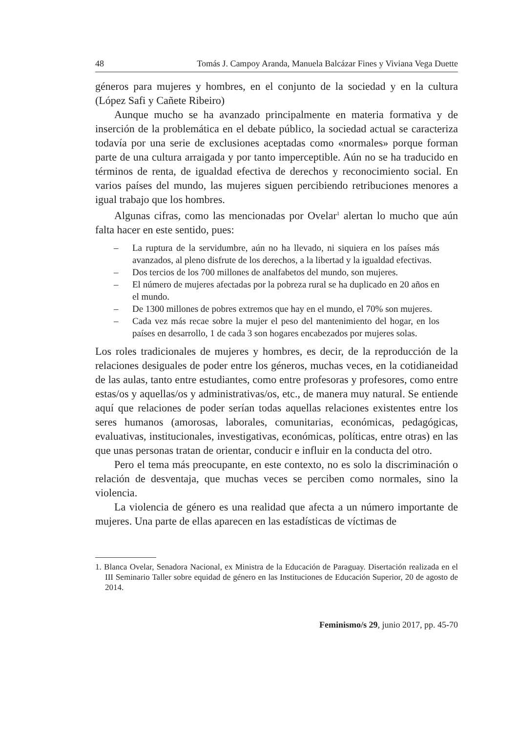48 Tomás J. Campoy Aranda, Manuela Balcázar Fines y Viviana Vega Duette
géneros para mujeres y hombres, en el conjunto de la sociedad y en la cultura (López Safi y Cañete Ribeiro)
Aunque mucho se ha avanzado principalmente en materia formativa y de inserción de la problemática en el debate público, la sociedad actual se caracteriza todavía por una serie de exclusiones aceptadas como «normales» porque forman parte de una cultura arraigada y por tanto imperceptible. Aún no se ha traducido en términos de renta, de igualdad efectiva de derechos y reconocimiento social. En varios países del mundo, las mujeres siguen percibiendo retribuciones menores a igual trabajo que los hombres.
Algunas cifras, como las mencionadas por Ovelar<sup>1</sup> alertan lo mucho que aún falta hacer en este sentido, pues:
– La ruptura de la servidumbre, aún no ha llevado, ni siquiera en los países más avanzados, al pleno disfrute de los derechos, a la libertad y la igualdad efectivas.
– Dos tercios de los 700 millones de analfabetos del mundo, son mujeres.
– El número de mujeres afectadas por la pobreza rural se ha duplicado en 20 años en el mundo.
– De 1300 millones de pobres extremos que hay en el mundo, el 70% son mujeres.
– Cada vez más recae sobre la mujer el peso del mantenimiento del hogar, en los países en desarrollo, 1 de cada 3 son hogares encabezados por mujeres solas.
Los roles tradicionales de mujeres y hombres, es decir, de la reproducción de la relaciones desiguales de poder entre los géneros, muchas veces, en la cotidianeidad de las aulas, tanto entre estudiantes, como entre profesoras y profesores, como entre estas/os y aquellas/os y administrativas/os, etc., de manera muy natural. Se entiende aquí que relaciones de poder serían todas aquellas relaciones existentes entre los seres humanos (amorosas, laborales, comunitarias, económicas, pedagógicas, evaluativas, institucionales, investigativas, económicas, políticas, entre otras) en las que unas personas tratan de orientar, conducir e influir en la conducta del otro.
Pero el tema más preocupante, en este contexto, no es solo la discriminación o relación de desventaja, que muchas veces se perciben como normales, sino la violencia.
La violencia de género es una realidad que afecta a un número importante de mujeres. Una parte de ellas aparecen en las estadísticas de víctimas de
1. Blanca Ovelar, Senadora Nacional, ex Ministra de la Educación de Paraguay. Disertación realizada en el III Seminario Taller sobre equidad de género en las Instituciones de Educación Superior, 20 de agosto de 2014.
Feminismo/s 29, junio 2017, pp. 45-70